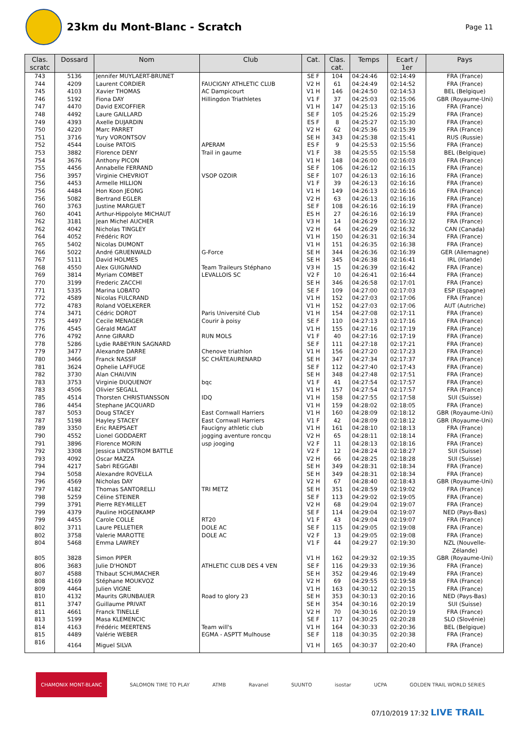23km du Mont-Blanc - Scratch
Page 11
| Clas. scratc | Dossard | Nom | Club | Cat. | Clas. cat. | Temps | Ecart / 1er | Pays |
| --- | --- | --- | --- | --- | --- | --- | --- | --- |
| 743 | 5136 | Jennifer MUYLAERT-BRUNET | | SE F | 104 | 04:24:46 | 02:14:49 | FRA (France) |
| 744 | 4209 | Laurent CORDIER | FAUCIGNY ATHLETIC CLUB | V2 H | 61 | 04:24:49 | 02:14:52 | FRA (France) |
| 745 | 4103 | Xavier THOMAS | AC Dampicourt | V1 H | 146 | 04:24:50 | 02:14:53 | BEL (Belgique) |
| 746 | 5192 | Fiona DAY | Hillingdon Triathletes | V1 F | 37 | 04:25:03 | 02:15:06 | GBR (Royaume-Uni) |
| 747 | 4470 | David EXCOFFIER | | V1 H | 147 | 04:25:13 | 02:15:16 | FRA (France) |
| 748 | 4492 | Laure GAILLARD | | SE F | 105 | 04:25:26 | 02:15:29 | FRA (France) |
| 749 | 4393 | Axelle DUJARDIN | | ES F | 8 | 04:25:27 | 02:15:30 | FRA (France) |
| 750 | 4220 | Marc PARRET | | V2 H | 62 | 04:25:36 | 02:15:39 | FRA (France) |
| 751 | 3716 | Yury VORONTSOV | | SE H | 343 | 04:25:38 | 02:15:41 | RUS (Russie) |
| 752 | 4544 | Louise PATOIS | APERAM | ES F | 9 | 04:25:53 | 02:15:56 | FRA (France) |
| 753 | 3882 | Florence DENY | Trail in gaume | V1 F | 38 | 04:25:55 | 02:15:58 | BEL (Belgique) |
| 754 | 3676 | Anthony PICON | | V1 H | 148 | 04:26:00 | 02:16:03 | FRA (France) |
| 755 | 4456 | Annabelle FERRAND | | SE F | 106 | 04:26:12 | 02:16:15 | FRA (France) |
| 756 | 3957 | Virginie CHEVRIOT | VSOP OZOIR | SE F | 107 | 04:26:13 | 02:16:16 | FRA (France) |
| 756 | 4453 | Armelle HILLION | | V1 F | 39 | 04:26:13 | 02:16:16 | FRA (France) |
| 756 | 4484 | Hon Koon JEONG | | V1 H | 149 | 04:26:13 | 02:16:16 | FRA (France) |
| 756 | 5082 | Bertrand EGLER | | V2 H | 63 | 04:26:13 | 02:16:16 | FRA (France) |
| 760 | 3763 | Justine MARGUET | | SE F | 108 | 04:26:16 | 02:16:19 | FRA (France) |
| 760 | 4041 | Arthur-Hippolyte MICHAUT | | ES H | 27 | 04:26:16 | 02:16:19 | FRA (France) |
| 762 | 3181 | Jean Michel AUCHER | | V3 H | 14 | 04:26:29 | 02:16:32 | FRA (France) |
| 762 | 4042 | Nicholas TINGLEY | | V2 H | 64 | 04:26:29 | 02:16:32 | CAN (Canada) |
| 764 | 4052 | Frédéric ROY | | V1 H | 150 | 04:26:31 | 02:16:34 | FRA (France) |
| 765 | 5402 | Nicolas DUMONT | | V1 H | 151 | 04:26:35 | 02:16:38 | FRA (France) |
| 766 | 5022 | André GRUENWALD | G-Force | SE H | 344 | 04:26:36 | 02:16:39 | GER (Allemagne) |
| 767 | 5111 | David HOLMES | | SE H | 345 | 04:26:38 | 02:16:41 | IRL (Irlande) |
| 768 | 4550 | Alex GUIGNAND | Team Traileurs Stéphano | V3 H | 15 | 04:26:39 | 02:16:42 | FRA (France) |
| 769 | 3814 | Myriam COMBET | LEVALLOIS SC | V2 F | 10 | 04:26:41 | 02:16:44 | FRA (France) |
| 770 | 3199 | Frederic ZACCHI | | SE H | 346 | 04:26:58 | 02:17:01 | FRA (France) |
| 771 | 5335 | Marina LOBATO | | SE F | 109 | 04:27:00 | 02:17:03 | ESP (Espagne) |
| 772 | 4589 | Nicolas FULCRAND | | V1 H | 152 | 04:27:03 | 02:17:06 | FRA (France) |
| 772 | 4783 | Roland VOELKERER | | V1 H | 152 | 04:27:03 | 02:17:06 | AUT (Autriche) |
| 774 | 3471 | Cédric DOROT | Paris Université Club | V1 H | 154 | 04:27:08 | 02:17:11 | FRA (France) |
| 775 | 4497 | Cecile MENAGER | Courir à poisy | SE F | 110 | 04:27:13 | 02:17:16 | FRA (France) |
| 776 | 4545 | Gérald MAGAT | | V1 H | 155 | 04:27:16 | 02:17:19 | FRA (France) |
| 776 | 4792 | Anne GIRARD | RUN MOLS | V1 F | 40 | 04:27:16 | 02:17:19 | FRA (France) |
| 778 | 5286 | Lydie RABEYRIN SAGNARD | | SE F | 111 | 04:27:18 | 02:17:21 | FRA (France) |
| 779 | 3477 | Alexandre DARRE | Chenove triathlon | V1 H | 156 | 04:27:20 | 02:17:23 | FRA (France) |
| 780 | 3466 | Franck NASSIF | SC CHÂTEAURENARD | SE H | 347 | 04:27:34 | 02:17:37 | FRA (France) |
| 781 | 3624 | Ophelie LAFFUGE | | SE F | 112 | 04:27:40 | 02:17:43 | FRA (France) |
| 782 | 3730 | Alan CHAUVIN | | SE H | 348 | 04:27:48 | 02:17:51 | FRA (France) |
| 783 | 3753 | Virginie DUQUENOY | bqc | V1 F | 41 | 04:27:54 | 02:17:57 | FRA (France) |
| 783 | 4506 | Olivier SEGALL | | V1 H | 157 | 04:27:54 | 02:17:57 | FRA (France) |
| 785 | 4514 | Thorsten CHRISTIANSSON | IDQ | V1 H | 158 | 04:27:55 | 02:17:58 | SUI (Suisse) |
| 786 | 4454 | Stephane JACQUARD | | V1 H | 159 | 04:28:02 | 02:18:05 | FRA (France) |
| 787 | 5053 | Doug STACEY | East Cornwall Harriers | V1 H | 160 | 04:28:09 | 02:18:12 | GBR (Royaume-Uni) |
| 787 | 5198 | Hayley STACEY | East Cornwall Harriers | V1 F | 42 | 04:28:09 | 02:18:12 | GBR (Royaume-Uni) |
| 789 | 3350 | Eric RAEPSAET | Faucigny athletic club | V1 H | 161 | 04:28:10 | 02:18:13 | FRA (France) |
| 790 | 4552 | Lionel GODDAERT | jogging aventure roncqu | V2 H | 65 | 04:28:11 | 02:18:14 | FRA (France) |
| 791 | 3896 | Florence MORIN | usp jooging | V2 F | 11 | 04:28:13 | 02:18:16 | FRA (France) |
| 792 | 3308 | Jessica LINDSTROM BATTLE | | V2 F | 12 | 04:28:24 | 02:18:27 | SUI (Suisse) |
| 793 | 4092 | Oscar MAZZA | | V2 H | 66 | 04:28:25 | 02:18:28 | SUI (Suisse) |
| 794 | 4217 | Sabri REGGABI | | SE H | 349 | 04:28:31 | 02:18:34 | FRA (France) |
| 794 | 5058 | Alexandre ROVELLA | | SE H | 349 | 04:28:31 | 02:18:34 | FRA (France) |
| 796 | 4569 | Nicholas DAY | | V2 H | 67 | 04:28:40 | 02:18:43 | GBR (Royaume-Uni) |
| 797 | 4182 | Thomas SANTORELLI | TRI METZ | SE H | 351 | 04:28:59 | 02:19:02 | FRA (France) |
| 798 | 5259 | Céline STEINER | | SE F | 113 | 04:29:02 | 02:19:05 | FRA (France) |
| 799 | 3791 | Pierre REY-MILLET | | V2 H | 68 | 04:29:04 | 02:19:07 | FRA (France) |
| 799 | 4379 | Pauline HOGENKAMP | | SE F | 114 | 04:29:04 | 02:19:07 | NED (Pays-Bas) |
| 799 | 4455 | Carole COLLE | RT20 | V1 F | 43 | 04:29:04 | 02:19:07 | FRA (France) |
| 802 | 3711 | Laure PELLETIER | DOLE AC | SE F | 115 | 04:29:05 | 02:19:08 | FRA (France) |
| 802 | 3758 | Valerie MAROTTE | DOLE AC | V2 F | 13 | 04:29:05 | 02:19:08 | FRA (France) |
| 804 | 5468 | Emma LAWREY | | V1 F | 44 | 04:29:27 | 02:19:30 | NZL (Nouvelle- Zélande) |
| 805 | 3828 | Simon PIPER | | V1 H | 162 | 04:29:32 | 02:19:35 | GBR (Royaume-Uni) |
| 806 | 3683 | Julie D'HONDT | ATHLETIC CLUB DES 4 VEN | SE F | 116 | 04:29:33 | 02:19:36 | FRA (France) |
| 807 | 4588 | Thibaut SCHUMACHER | | SE H | 352 | 04:29:46 | 02:19:49 | FRA (France) |
| 808 | 4169 | Stéphane MOUKVOZ | | V2 H | 69 | 04:29:55 | 02:19:58 | FRA (France) |
| 809 | 4464 | Julien VIGNE | | V1 H | 163 | 04:30:12 | 02:20:15 | FRA (France) |
| 810 | 4132 | Maurits GRUNBAUER | Road to glory 23 | SE H | 353 | 04:30:13 | 02:20:16 | NED (Pays-Bas) |
| 811 | 3747 | Guillaume PRIVAT | | SE H | 354 | 04:30:16 | 02:20:19 | SUI (Suisse) |
| 811 | 4661 | Franck TINELLE | | V2 H | 70 | 04:30:16 | 02:20:19 | FRA (France) |
| 813 | 5199 | Masa KLEMENCIC | | SE F | 117 | 04:30:25 | 02:20:28 | SLO (Slovénie) |
| 814 | 4163 | Frédéric MEERTENS | Team will's | V1 H | 164 | 04:30:33 | 02:20:36 | BEL (Belgique) |
| 815 | 4489 | Valérie WEBER | EGMA - ASPTT Mulhouse | SE F | 118 | 04:30:35 | 02:20:38 | FRA (France) |
| 816 | 4164 | Miguel SILVA | | V1 H | 165 | 04:30:37 | 02:20:40 | FRA (France) |
CHAMONIX MONT-BLANC SALOMON TIME TO PLAY ATMB Ravanel SUUNTO isostar UCPA GOLDEN TRAIL WORLD SERIES
07/10/2019 17:32 LIVE TRAIL